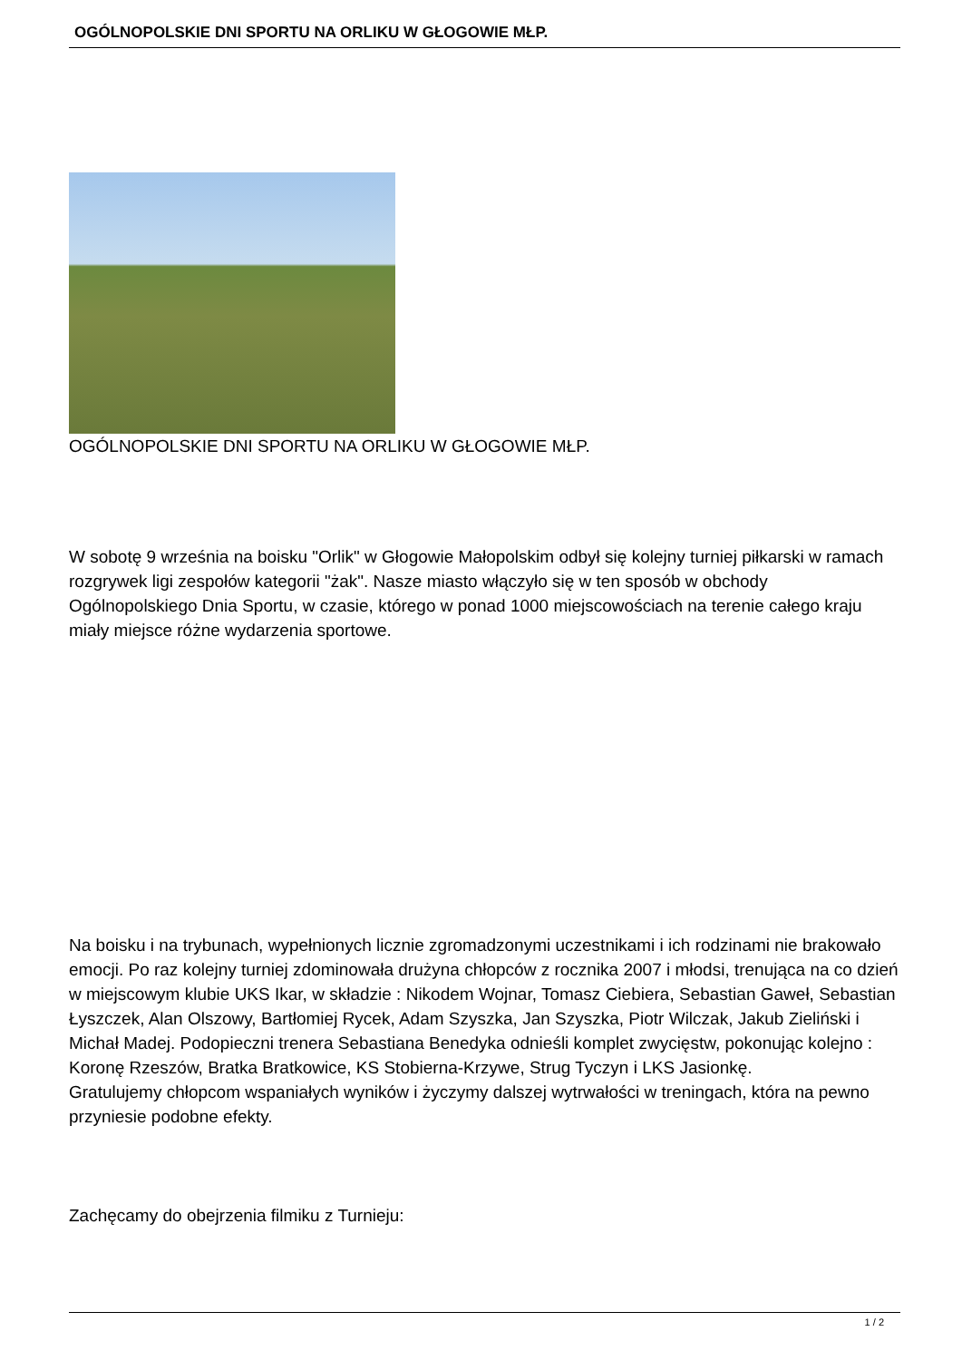OGÓLNOPOLSKIE DNI SPORTU NA ORLIKU W GŁOGOWIE MŁP.
OGÓLNOPOLSKIE DNI SPORTU NA ORLIKU W GŁOGOWIE MŁP.
W sobotę 9 września na boisku "Orlik" w Głogowie Małopolskim odbył się kolejny turniej piłkarski w ramach rozgrywek ligi zespołów kategorii "żak". Nasze miasto włączyło się w ten sposób w obchody Ogólnopolskiego Dnia Sportu, w czasie, którego w ponad 1000 miejscowościach na terenie całego kraju miały miejsce różne wydarzenia sportowe.
Na boisku i na trybunach, wypełnionych licznie zgromadzonymi uczestnikami i ich rodzinami nie brakowało emocji. Po raz kolejny turniej zdominowała drużyna chłopców z rocznika 2007 i młodsi, trenująca na co dzień w miejscowym klubie UKS Ikar, w składzie : Nikodem Wojnar, Tomasz Ciebiera, Sebastian Gaweł, Sebastian Łyszczek, Alan Olszowy, Bartłomiej Rycek, Adam Szyszka, Jan Szyszka, Piotr Wilczak, Jakub Zieliński i Michał Madej. Podopieczni trenera Sebastiana Benedyka odnieśli komplet zwycięstw, pokonując kolejno : Koronę Rzeszów, Bratka Bratkowice, KS Stobierna-Krzywe, Strug Tyczyn i LKS Jasionkę.
Gratulujemy chłopcom wspaniałych wyników i życzymy dalszej wytrwałości w treningach, która na pewno przyniesie podobne efekty.
Zachęcamy do obejrzenia filmiku z Turnieju:
1 / 2